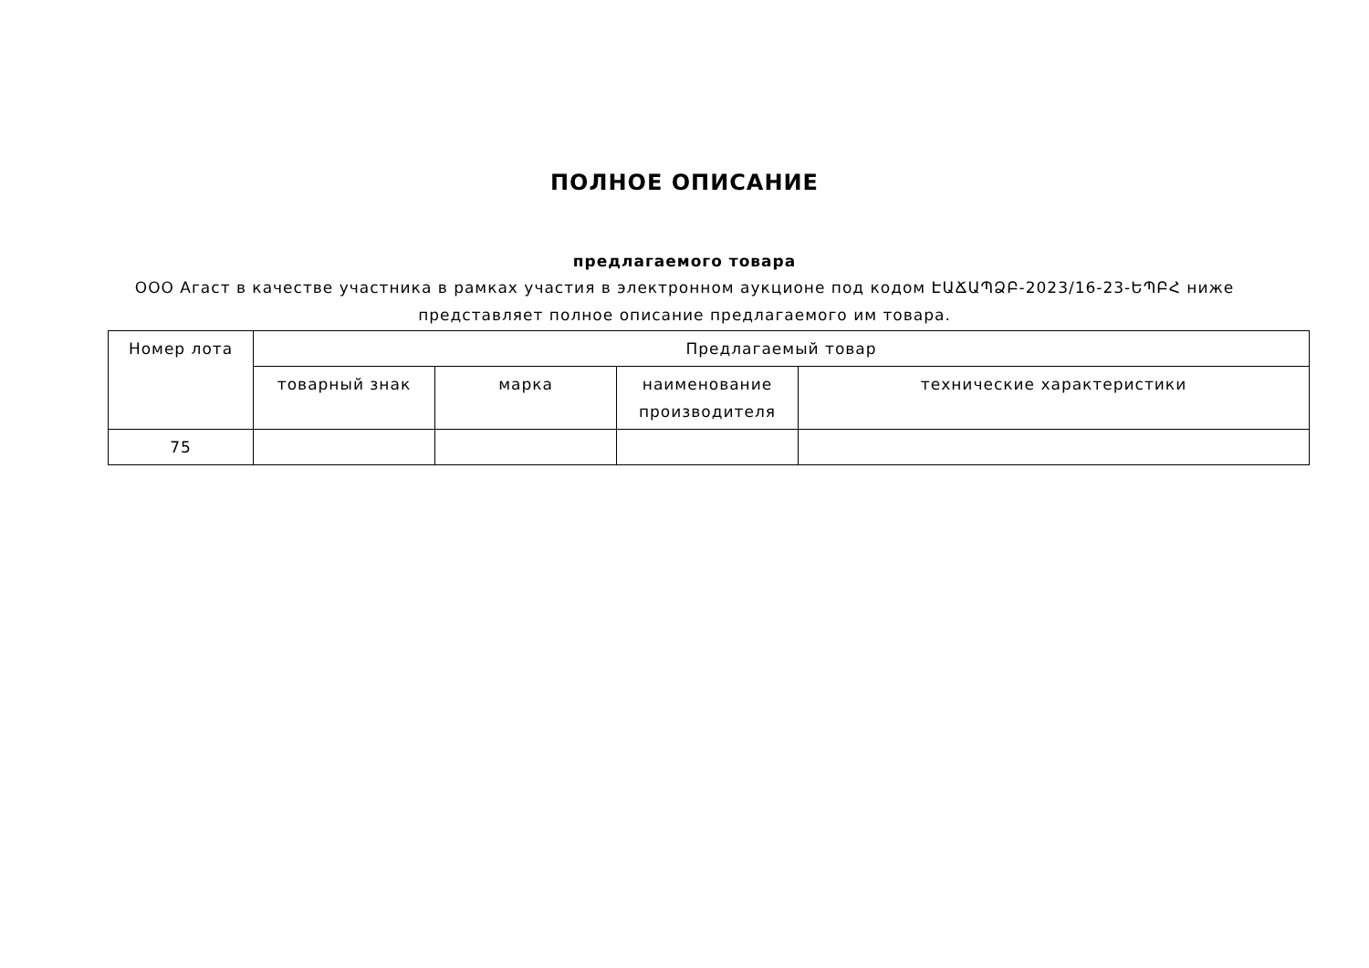ПОЛНОЕ ОПИСАНИЕ
предлагаемого товара
ООО Агаст в качестве участника в рамках участия в электронном аукционе под кодом ԷԱՃԱՊՁԲ-2023/16-23-ԵՊԲՀ ниже представляет полное описание предлагаемого им товара.
| Номер лота | Предлагаемый товар | | | |
| --- | --- | --- | --- | --- |
| | товарный знак | марка | наименование производителя | технические характеристики |
| 75 | | | | |